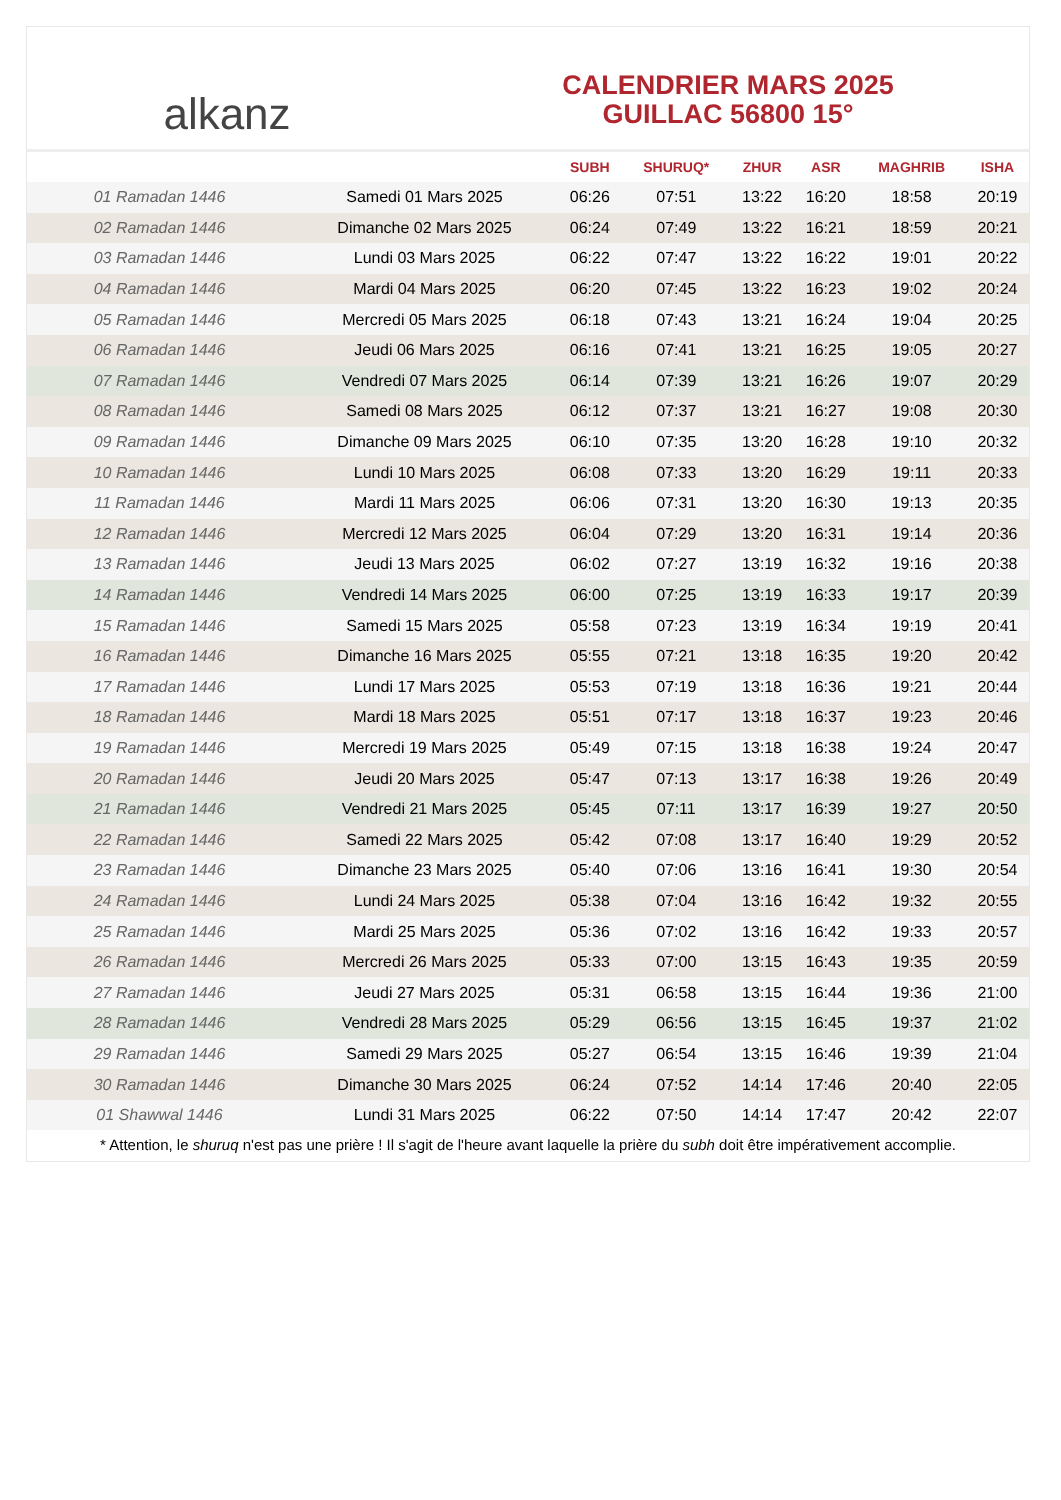alkanz
CALENDRIER MARS 2025
GUILLAC 56800 15°
| | | SUBH | SHURUQ* | ZHUR | ASR | MAGHRIB | ISHA |
| --- | --- | --- | --- | --- | --- | --- | --- |
| 01 Ramadan 1446 | Samedi 01 Mars 2025 | 06:26 | 07:51 | 13:22 | 16:20 | 18:58 | 20:19 |
| 02 Ramadan 1446 | Dimanche 02 Mars 2025 | 06:24 | 07:49 | 13:22 | 16:21 | 18:59 | 20:21 |
| 03 Ramadan 1446 | Lundi 03 Mars 2025 | 06:22 | 07:47 | 13:22 | 16:22 | 19:01 | 20:22 |
| 04 Ramadan 1446 | Mardi 04 Mars 2025 | 06:20 | 07:45 | 13:22 | 16:23 | 19:02 | 20:24 |
| 05 Ramadan 1446 | Mercredi 05 Mars 2025 | 06:18 | 07:43 | 13:21 | 16:24 | 19:04 | 20:25 |
| 06 Ramadan 1446 | Jeudi 06 Mars 2025 | 06:16 | 07:41 | 13:21 | 16:25 | 19:05 | 20:27 |
| 07 Ramadan 1446 | Vendredi 07 Mars 2025 | 06:14 | 07:39 | 13:21 | 16:26 | 19:07 | 20:29 |
| 08 Ramadan 1446 | Samedi 08 Mars 2025 | 06:12 | 07:37 | 13:21 | 16:27 | 19:08 | 20:30 |
| 09 Ramadan 1446 | Dimanche 09 Mars 2025 | 06:10 | 07:35 | 13:20 | 16:28 | 19:10 | 20:32 |
| 10 Ramadan 1446 | Lundi 10 Mars 2025 | 06:08 | 07:33 | 13:20 | 16:29 | 19:11 | 20:33 |
| 11 Ramadan 1446 | Mardi 11 Mars 2025 | 06:06 | 07:31 | 13:20 | 16:30 | 19:13 | 20:35 |
| 12 Ramadan 1446 | Mercredi 12 Mars 2025 | 06:04 | 07:29 | 13:20 | 16:31 | 19:14 | 20:36 |
| 13 Ramadan 1446 | Jeudi 13 Mars 2025 | 06:02 | 07:27 | 13:19 | 16:32 | 19:16 | 20:38 |
| 14 Ramadan 1446 | Vendredi 14 Mars 2025 | 06:00 | 07:25 | 13:19 | 16:33 | 19:17 | 20:39 |
| 15 Ramadan 1446 | Samedi 15 Mars 2025 | 05:58 | 07:23 | 13:19 | 16:34 | 19:19 | 20:41 |
| 16 Ramadan 1446 | Dimanche 16 Mars 2025 | 05:55 | 07:21 | 13:18 | 16:35 | 19:20 | 20:42 |
| 17 Ramadan 1446 | Lundi 17 Mars 2025 | 05:53 | 07:19 | 13:18 | 16:36 | 19:21 | 20:44 |
| 18 Ramadan 1446 | Mardi 18 Mars 2025 | 05:51 | 07:17 | 13:18 | 16:37 | 19:23 | 20:46 |
| 19 Ramadan 1446 | Mercredi 19 Mars 2025 | 05:49 | 07:15 | 13:18 | 16:38 | 19:24 | 20:47 |
| 20 Ramadan 1446 | Jeudi 20 Mars 2025 | 05:47 | 07:13 | 13:17 | 16:38 | 19:26 | 20:49 |
| 21 Ramadan 1446 | Vendredi 21 Mars 2025 | 05:45 | 07:11 | 13:17 | 16:39 | 19:27 | 20:50 |
| 22 Ramadan 1446 | Samedi 22 Mars 2025 | 05:42 | 07:08 | 13:17 | 16:40 | 19:29 | 20:52 |
| 23 Ramadan 1446 | Dimanche 23 Mars 2025 | 05:40 | 07:06 | 13:16 | 16:41 | 19:30 | 20:54 |
| 24 Ramadan 1446 | Lundi 24 Mars 2025 | 05:38 | 07:04 | 13:16 | 16:42 | 19:32 | 20:55 |
| 25 Ramadan 1446 | Mardi 25 Mars 2025 | 05:36 | 07:02 | 13:16 | 16:42 | 19:33 | 20:57 |
| 26 Ramadan 1446 | Mercredi 26 Mars 2025 | 05:33 | 07:00 | 13:15 | 16:43 | 19:35 | 20:59 |
| 27 Ramadan 1446 | Jeudi 27 Mars 2025 | 05:31 | 06:58 | 13:15 | 16:44 | 19:36 | 21:00 |
| 28 Ramadan 1446 | Vendredi 28 Mars 2025 | 05:29 | 06:56 | 13:15 | 16:45 | 19:37 | 21:02 |
| 29 Ramadan 1446 | Samedi 29 Mars 2025 | 05:27 | 06:54 | 13:15 | 16:46 | 19:39 | 21:04 |
| 30 Ramadan 1446 | Dimanche 30 Mars 2025 | 06:24 | 07:52 | 14:14 | 17:46 | 20:40 | 22:05 |
| 01 Shawwal 1446 | Lundi 31 Mars 2025 | 06:22 | 07:50 | 14:14 | 17:47 | 20:42 | 22:07 |
* Attention, le shuruq n'est pas une prière ! Il s'agit de l'heure avant laquelle la prière du subh doit être impérativement accomplie.